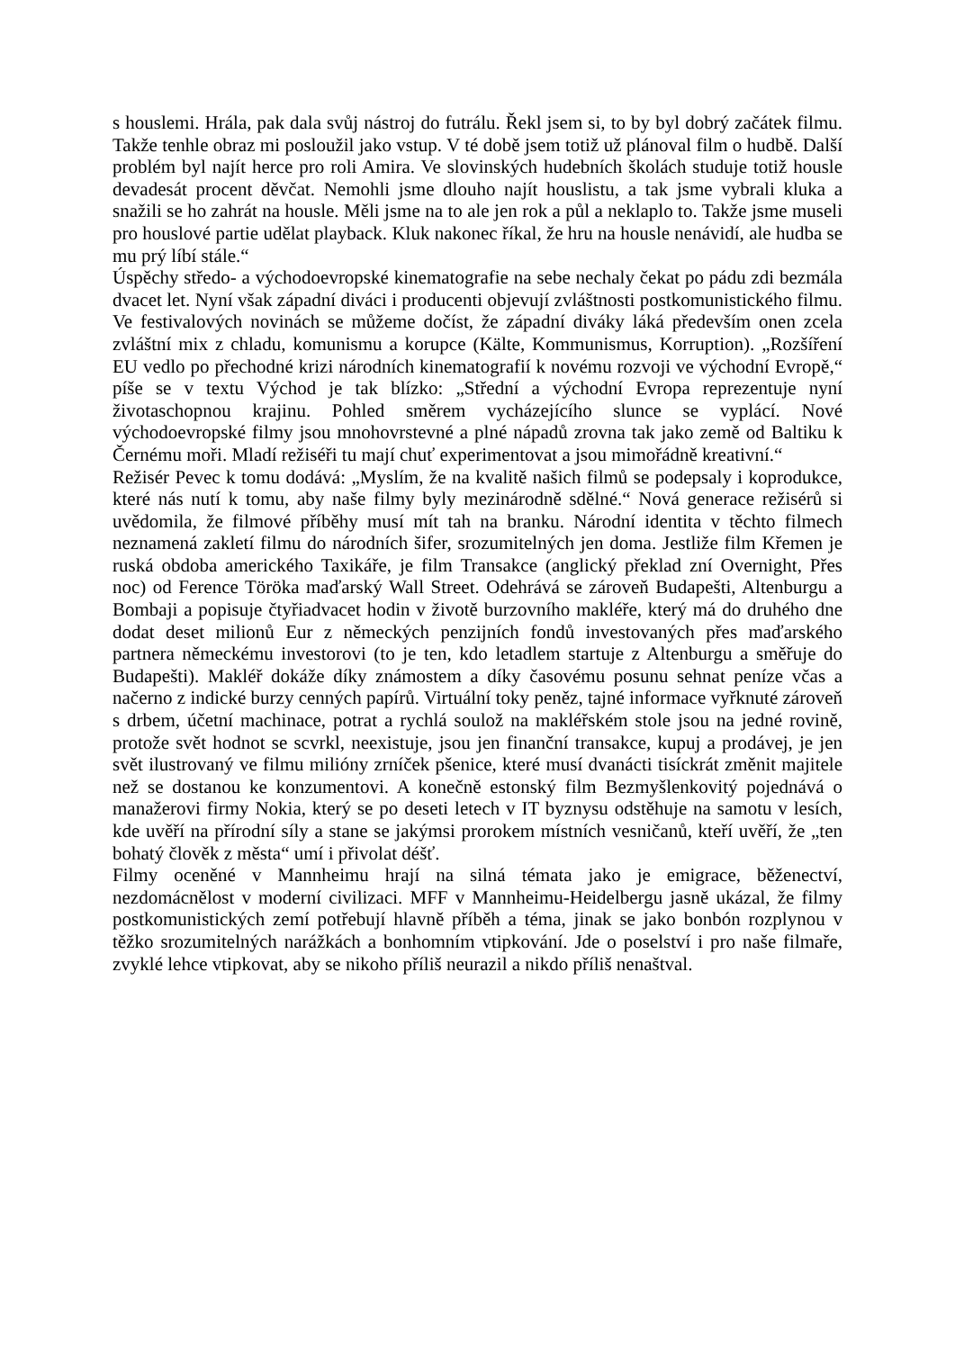s houslemi. Hrála, pak dala svůj nástroj do futrálu. Řekl jsem si, to by byl dobrý začátek filmu. Takže tenhle obraz mi posloužil jako vstup. V té době jsem totiž už plánoval film o hudbě. Další problém byl najít herce pro roli Amira. Ve slovinských hudebních školách studuje totiž housle devadesát procent děvčat. Nemohli jsme dlouho najít houslistu, a tak jsme vybrali kluka a snažili se ho zahrát na housle. Měli jsme na to ale jen rok a půl a neklaplo to. Takže jsme museli pro houslové partie udělat playback. Kluk nakonec říkal, že hru na housle nenávidí, ale hudba se mu prý líbí stále.“
Úspěchy středo- a východoevropské kinematografie na sebe nechaly čekat po pádu zdi bezmála dvacet let. Nyní však západní diváci i producenti objevují zvláštnosti postkomunistického filmu. Ve festivalových novinách se můžeme dočíst, že západní diváky láká především onen zcela zvláštní mix z chladu, komunismu a korupce (Kälte, Kommunismus, Korruption). „Rozšíření EU vedlo po přechodné krizi národních kinematografií k novému rozvoji ve východní Evropě,“ píše se v textu Východ je tak blízko: „Střední a východní Evropa reprezentuje nyní životaschopnou krajinu. Pohled směrem vycházejícího slunce se vyplácí. Nové východoevropské filmy jsou mnohovrstevné a plné nápadů zrovna tak jako země od Baltiku k Černému moři. Mladí režiséři tu mají chuť experimentovat a jsou mimořádně kreativní.“
Režisér Pevec k tomu dodává: „Myslím, že na kvalitě našich filmů se podepsaly i koprodukce, které nás nutí k tomu, aby naše filmy byly mezinárodně sdělné.“ Nová generace režisérů si uvědomila, že filmové příběhy musí mít tah na branku. Národní identita v těchto filmech neznamená zakletí filmu do národních šifer, srozumitelných jen doma. Jestliže film Křemen je ruská obdoba amerického Taxikáře, je film Transakce (anglický překlad zní Overnight, Přes noc) od Ference Töröka maďarský Wall Street. Odehrává se zároveň Budapešti, Altenburgu a Bombaji a popisuje čtyřiadvacet hodin v životě burzovního makléře, který má do druhého dne dodat deset milionů Eur z německých penzijních fondů investovaných přes maďarského partnera německému investorovi (to je ten, kdo letadlem startuje z Altenburgu a směřuje do Budapešti). Makléř dokáže díky známostem a díky časovému posunu sehnat peníze včas a načerno z indické burzy cenných papírů. Virtuální toky peněz, tajné informace vyřknuté zároveň s drbem, účetní machinace, potrat a rychlá soulož na makléřském stole jsou na jedné rovině, protože svět hodnot se scvrkl, neexistuje, jsou jen finanční transakce, kupuj a prodávej, je jen svět ilustrovaný ve filmu milióny zrníček pšenice, které musí dvanácti tisíckrát změnit majitele než se dostanou ke konzumentovi. A konečně estonský film Bezmyšlenkovitý pojednává o manažerovi firmy Nokia, který se po deseti letech v IT byznysu odstěhuje na samotu v lesích, kde uvěří na přírodní síly a stane se jakýmsi prorokem místních vesničanů, kteří uvěří, že „ten bohatý člověk z města“ umí i přivolat déšť.
Filmy oceněné v Mannheimu hrají na silná témata jako je emigrace, běženectví, nezdomácnělost v moderní civilizaci. MFF v Mannheimu-Heidelbergu jasně ukázal, že filmy postkomunistických zemí potřebují hlavně příběh a téma, jinak se jako bonbón rozplynou v těžko srozumitelných narážkách a bonhomním vtipkování. Jde o poselství i pro naše filmaře, zvyklé lehce vtipkovat, aby se nikoho příliš neurazil a nikdo příliš nenaštval.